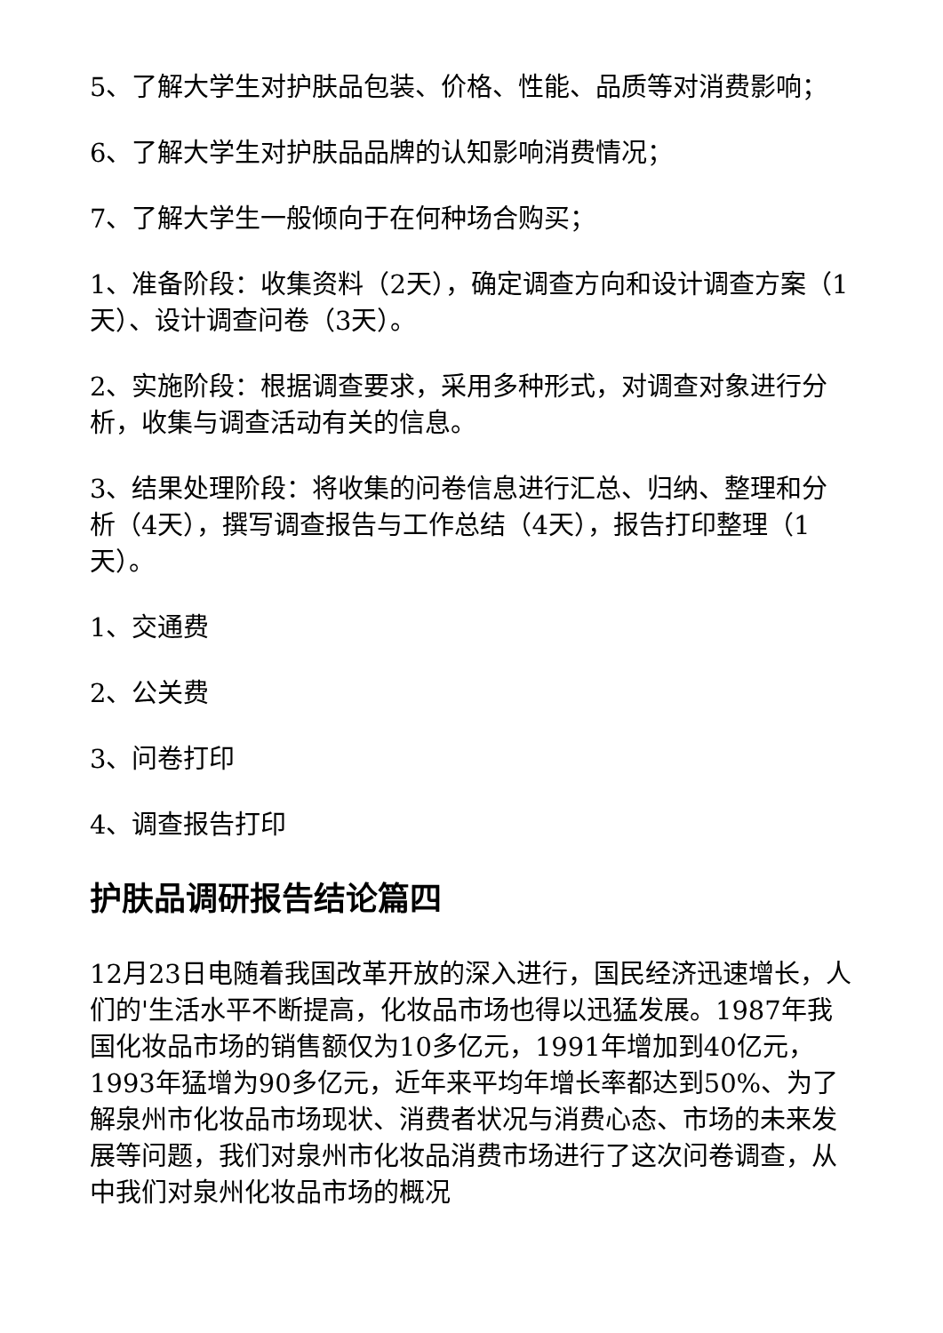5、了解大学生对护肤品包装、价格、性能、品质等对消费影响；
6、了解大学生对护肤品品牌的认知影响消费情况；
7、了解大学生一般倾向于在何种场合购买；
1、准备阶段：收集资料（2天），确定调查方向和设计调查方案（1天）、设计调查问卷（3天）。
2、实施阶段：根据调查要求，采用多种形式，对调查对象进行分析，收集与调查活动有关的信息。
3、结果处理阶段：将收集的问卷信息进行汇总、归纳、整理和分析（4天），撰写调查报告与工作总结（4天），报告打印整理（1天）。
1、交通费
2、公关费
3、问卷打印
4、调查报告打印
护肤品调研报告结论篇四
12月23日电随着我国改革开放的深入进行，国民经济迅速增长，人们的'生活水平不断提高，化妆品市场也得以迅猛发展。1987年我国化妆品市场的销售额仅为10多亿元，1991年增加到40亿元，1993年猛增为90多亿元，近年来平均年增长率都达到50%、为了解泉州市化妆品市场现状、消费者状况与消费心态、市场的未来发展等问题，我们对泉州市化妆品消费市场进行了这次问卷调查，从中我们对泉州化妆品市场的概况